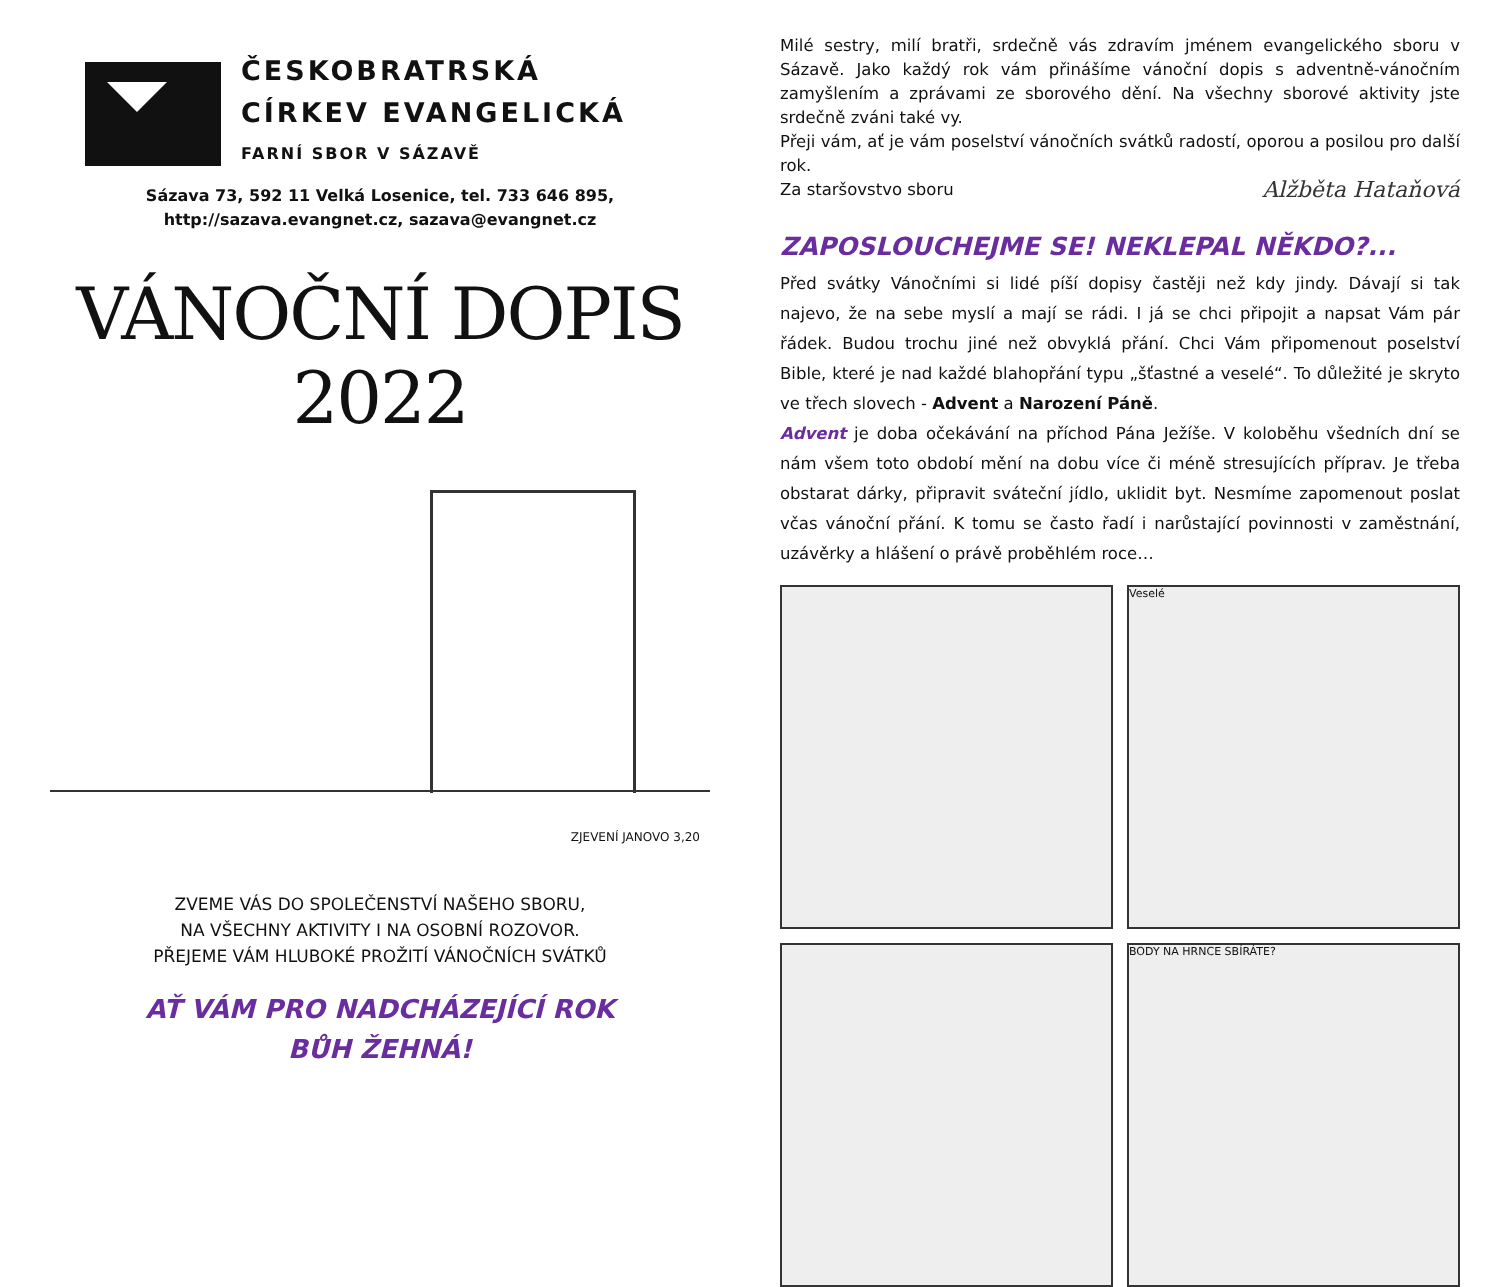ČESKOBRATRSKÁ
CÍRKEV EVANGELICKÁ
FARNÍ SBOR V SÁZAVĚ
Sázava 73, 592 11 Velká Losenice, tel. 733 646 895,
http://sazava.evangnet.cz, sazava@evangnet.cz
VÁNOČNÍ DOPIS 2022
ZJEVENÍ JANOVO 3,20
ZVEME VÁS DO SPOLEČENSTVÍ NAŠEHO SBORU,
NA VŠECHNY AKTIVITY I NA OSOBNÍ ROZOVOR.
PŘEJEME VÁM HLUBOKÉ PROŽITÍ VÁNOČNÍCH SVÁTKŮ
AŤ VÁM PRO NADCHÁZEJÍCÍ ROK
BŮH ŽEHNÁ!
Milé sestry, milí bratři, srdečně vás zdravím jménem evangelického sboru v Sázavě. Jako každý rok vám přinášíme vánoční dopis s adventně-vánočním zamyšlením a zprávami ze sborového dění. Na všechny sborové aktivity jste srdečně zváni také vy.
Přeji vám, ať je vám poselství vánočních svátků radostí, oporou a posilou pro další rok.
Za staršovstvo sboru Alžběta Hataňová
ZAPOSLOUCHEJME SE! NEKLEPAL NĚKDO?...
Před svátky Vánočními si lidé píší dopisy častěji než kdy jindy. Dávají si tak najevo, že na sebe myslí a mají se rádi. I já se chci připojit a napsat Vám pár řádek. Budou trochu jiné než obvyklá přání. Chci Vám připomenout poselství Bible, které je nad každé blahopřání typu „šťastné a veselé“. To důležité je skryto ve třech slovech - Advent a Narození Páně.
Advent je doba očekávání na příchod Pána Ježíše. V koloběhu všedních dní se nám všem toto období mění na dobu více či méně stresujících příprav. Je třeba obstarat dárky, připravit sváteční jídlo, uklidit byt. Nesmíme zapomenout poslat včas vánoční přání. K tomu se často řadí i narůstající povinnosti v zaměstnání, uzávěrky a hlášení o právě proběhlém roce…
Veselé
BODY NA HRNCE SBÍRÁTE?